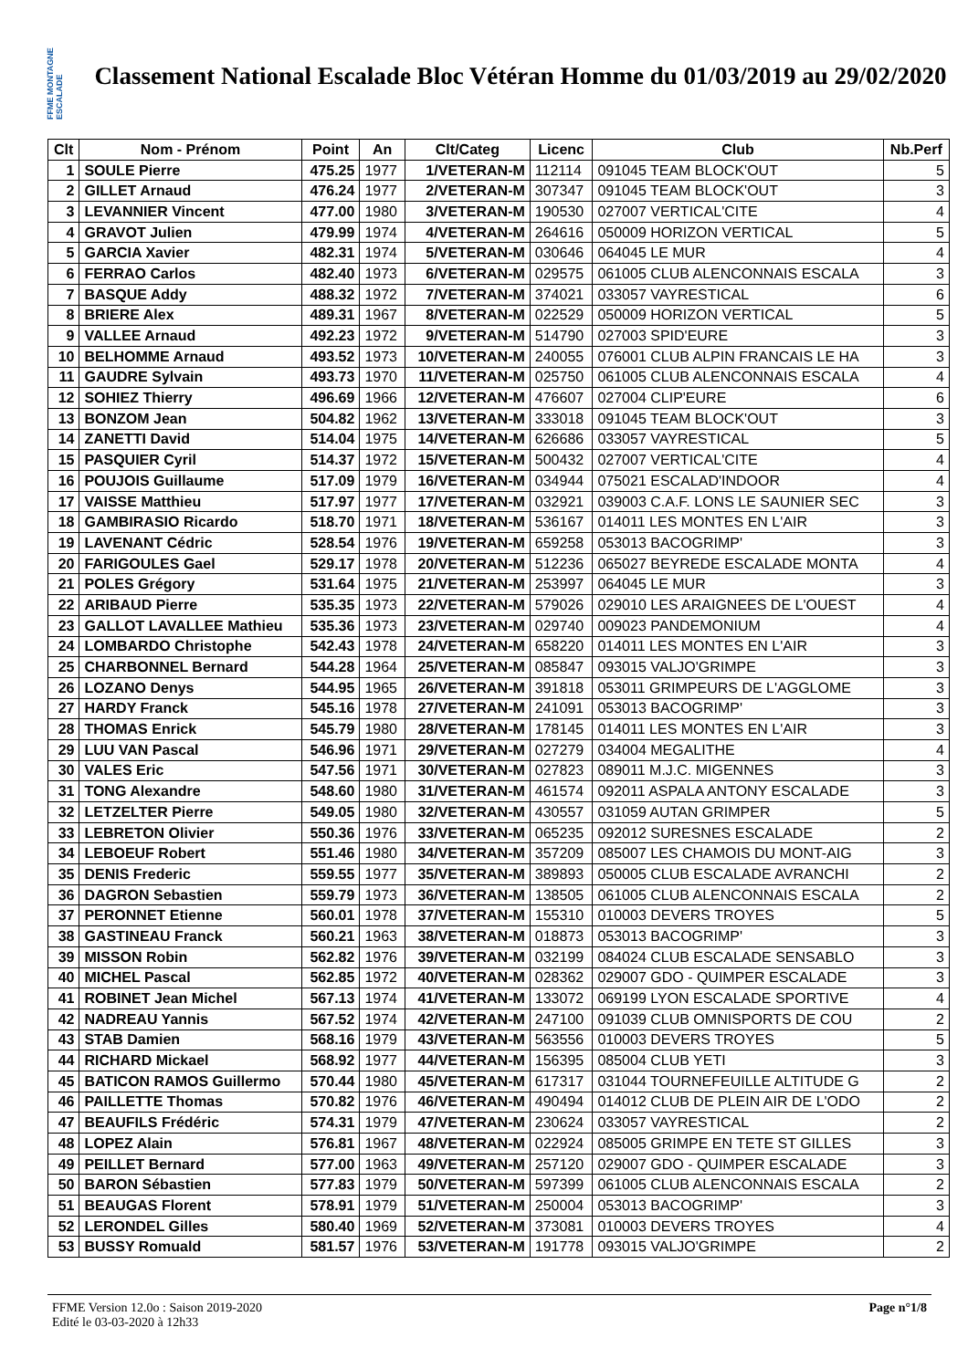FFME MONTAGNE ESCALADE
Classement National Escalade Bloc Vétéran Homme du 01/03/2019 au 29/02/2020
| Clt | Nom - Prénom | Point | An | Clt/Categ | Licenc | Club | Nb.Perf |
| --- | --- | --- | --- | --- | --- | --- | --- |
| 1 | SOULE Pierre | 475.25 | 1977 | 1/VETERAN-M | 112114 | 091045 TEAM BLOCK'OUT | 5 |
| 2 | GILLET Arnaud | 476.24 | 1977 | 2/VETERAN-M | 307347 | 091045 TEAM BLOCK'OUT | 3 |
| 3 | LEVANNIER Vincent | 477.00 | 1980 | 3/VETERAN-M | 190530 | 027007 VERTICAL'CITE | 4 |
| 4 | GRAVOT Julien | 479.99 | 1974 | 4/VETERAN-M | 264616 | 050009 HORIZON VERTICAL | 5 |
| 5 | GARCIA Xavier | 482.31 | 1974 | 5/VETERAN-M | 030646 | 064045 LE MUR | 4 |
| 6 | FERRAO Carlos | 482.40 | 1973 | 6/VETERAN-M | 029575 | 061005 CLUB ALENCONNAIS ESCALA | 3 |
| 7 | BASQUE Addy | 488.32 | 1972 | 7/VETERAN-M | 374021 | 033057 VAYRESTICAL | 6 |
| 8 | BRIERE Alex | 489.31 | 1967 | 8/VETERAN-M | 022529 | 050009 HORIZON VERTICAL | 5 |
| 9 | VALLEE Arnaud | 492.23 | 1972 | 9/VETERAN-M | 514790 | 027003 SPID'EURE | 3 |
| 10 | BELHOMME Arnaud | 493.52 | 1973 | 10/VETERAN-M | 240055 | 076001 CLUB ALPIN FRANCAIS LE HA | 3 |
| 11 | GAUDRE Sylvain | 493.73 | 1970 | 11/VETERAN-M | 025750 | 061005 CLUB ALENCONNAIS ESCALA | 4 |
| 12 | SOHIEZ Thierry | 496.69 | 1966 | 12/VETERAN-M | 476607 | 027004 CLIP'EURE | 6 |
| 13 | BONZOM Jean | 504.82 | 1962 | 13/VETERAN-M | 333018 | 091045 TEAM BLOCK'OUT | 3 |
| 14 | ZANETTI David | 514.04 | 1975 | 14/VETERAN-M | 626686 | 033057 VAYRESTICAL | 5 |
| 15 | PASQUIER Cyril | 514.37 | 1972 | 15/VETERAN-M | 500432 | 027007 VERTICAL'CITE | 4 |
| 16 | POUJOIS Guillaume | 517.09 | 1979 | 16/VETERAN-M | 034944 | 075021 ESCALAD'INDOOR | 4 |
| 17 | VAISSE Matthieu | 517.97 | 1977 | 17/VETERAN-M | 032921 | 039003 C.A.F. LONS LE SAUNIER SEC | 3 |
| 18 | GAMBIRASIO Ricardo | 518.70 | 1971 | 18/VETERAN-M | 536167 | 014011 LES MONTES EN L'AIR | 3 |
| 19 | LAVENANT Cédric | 528.54 | 1976 | 19/VETERAN-M | 659258 | 053013 BACOGRIMP' | 3 |
| 20 | FARIGOULES Gael | 529.17 | 1978 | 20/VETERAN-M | 512236 | 065027 BEYREDE ESCALADE MONTA | 4 |
| 21 | POLES Grégory | 531.64 | 1975 | 21/VETERAN-M | 253997 | 064045 LE MUR | 3 |
| 22 | ARIBAUD Pierre | 535.35 | 1973 | 22/VETERAN-M | 579026 | 029010 LES ARAIGNEES DE L'OUEST | 4 |
| 23 | GALLOT LAVALLEE Mathieu | 535.36 | 1973 | 23/VETERAN-M | 029740 | 009023 PANDEMONIUM | 4 |
| 24 | LOMBARDO Christophe | 542.43 | 1978 | 24/VETERAN-M | 658220 | 014011 LES MONTES EN L'AIR | 3 |
| 25 | CHARBONNEL Bernard | 544.28 | 1964 | 25/VETERAN-M | 085847 | 093015 VALJO'GRIMPE | 3 |
| 26 | LOZANO Denys | 544.95 | 1965 | 26/VETERAN-M | 391818 | 053011 GRIMPEURS DE L'AGGLOME | 3 |
| 27 | HARDY Franck | 545.16 | 1978 | 27/VETERAN-M | 241091 | 053013 BACOGRIMP' | 3 |
| 28 | THOMAS Enrick | 545.79 | 1980 | 28/VETERAN-M | 178145 | 014011 LES MONTES EN L'AIR | 3 |
| 29 | LUU VAN Pascal | 546.96 | 1971 | 29/VETERAN-M | 027279 | 034004 MEGALITHE | 4 |
| 30 | VALES Eric | 547.56 | 1971 | 30/VETERAN-M | 027823 | 089011 M.J.C. MIGENNES | 3 |
| 31 | TONG Alexandre | 548.60 | 1980 | 31/VETERAN-M | 461574 | 092011 ASPALA ANTONY ESCALADE | 3 |
| 32 | LETZELTER Pierre | 549.05 | 1980 | 32/VETERAN-M | 430557 | 031059 AUTAN GRIMPER | 5 |
| 33 | LEBRETON Olivier | 550.36 | 1976 | 33/VETERAN-M | 065235 | 092012 SURESNES ESCALADE | 2 |
| 34 | LEBOEUF Robert | 551.46 | 1980 | 34/VETERAN-M | 357209 | 085007 LES CHAMOIS DU MONT-AIG | 3 |
| 35 | DENIS Frederic | 559.55 | 1977 | 35/VETERAN-M | 389893 | 050005 CLUB ESCALADE AVRANCHI | 2 |
| 36 | DAGRON Sebastien | 559.79 | 1973 | 36/VETERAN-M | 138505 | 061005 CLUB ALENCONNAIS ESCALA | 2 |
| 37 | PERONNET Etienne | 560.01 | 1978 | 37/VETERAN-M | 155310 | 010003 DEVERS TROYES | 5 |
| 38 | GASTINEAU Franck | 560.21 | 1963 | 38/VETERAN-M | 018873 | 053013 BACOGRIMP' | 3 |
| 39 | MISSON Robin | 562.82 | 1976 | 39/VETERAN-M | 032199 | 084024 CLUB ESCALADE SENSABLO | 3 |
| 40 | MICHEL Pascal | 562.85 | 1972 | 40/VETERAN-M | 028362 | 029007 GDO - QUIMPER ESCALADE | 3 |
| 41 | ROBINET Jean Michel | 567.13 | 1974 | 41/VETERAN-M | 133072 | 069199 LYON ESCALADE SPORTIVE | 4 |
| 42 | NADREAU Yannis | 567.52 | 1974 | 42/VETERAN-M | 247100 | 091039 CLUB OMNISPORTS DE COU | 2 |
| 43 | STAB Damien | 568.16 | 1979 | 43/VETERAN-M | 563556 | 010003 DEVERS TROYES | 5 |
| 44 | RICHARD Mickael | 568.92 | 1977 | 44/VETERAN-M | 156395 | 085004 CLUB YETI | 3 |
| 45 | BATICON RAMOS Guillermo | 570.44 | 1980 | 45/VETERAN-M | 617317 | 031044 TOURNEFEUILLE ALTITUDE G | 2 |
| 46 | PAILLETTE Thomas | 570.82 | 1976 | 46/VETERAN-M | 490494 | 014012 CLUB DE PLEIN AIR DE L'ODO | 2 |
| 47 | BEAUFILS Frédéric | 574.31 | 1979 | 47/VETERAN-M | 230624 | 033057 VAYRESTICAL | 2 |
| 48 | LOPEZ Alain | 576.81 | 1967 | 48/VETERAN-M | 022924 | 085005 GRIMPE EN TETE ST GILLES | 3 |
| 49 | PEILLET Bernard | 577.00 | 1963 | 49/VETERAN-M | 257120 | 029007 GDO - QUIMPER ESCALADE | 3 |
| 50 | BARON Sébastien | 577.83 | 1979 | 50/VETERAN-M | 597399 | 061005 CLUB ALENCONNAIS ESCALA | 2 |
| 51 | BEAUGAS Florent | 578.91 | 1979 | 51/VETERAN-M | 250004 | 053013 BACOGRIMP' | 3 |
| 52 | LERONDEL Gilles | 580.40 | 1969 | 52/VETERAN-M | 373081 | 010003 DEVERS TROYES | 4 |
| 53 | BUSSY Romuald | 581.57 | 1976 | 53/VETERAN-M | 191778 | 093015 VALJO'GRIMPE | 2 |
FFME Version 12.0o : Saison 2019-2020
Edité le 03-03-2020 à 12h33
Page n°1/8